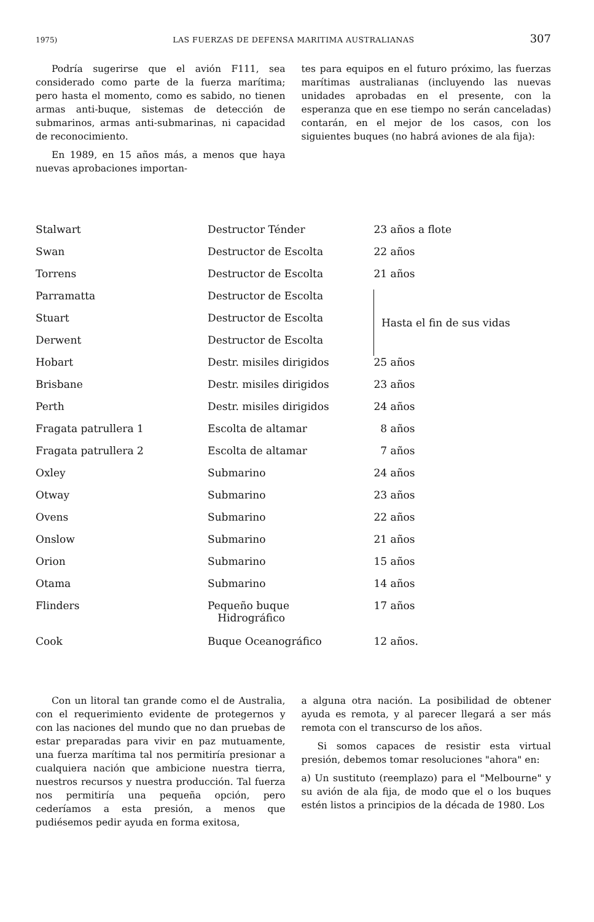1975) LAS FUERZAS DE DEFENSA MARITIMA AUSTRALIANAS 307
Podría sugerirse que el avión F111, sea considerado como parte de la fuerza marítima; pero hasta el momento, como es sabido, no tienen armas anti-buque, sistemas de detección de submarinos, armas anti-submarinas, ni capacidad de reconocimiento.
En 1989, en 15 años más, a menos que haya nuevas aprobaciones importan-
tes para equipos en el futuro próximo, las fuerzas marítimas australianas (incluyendo las nuevas unidades aprobadas en el presente, con la esperanza que en ese tiempo no serán canceladas) contarán, en el mejor de los casos, con los siguientes buques (no habrá aviones de ala fija):
| Stalwart | Destructor Ténder | 23 años a flote |
| Swan | Destructor de Escolta | 22 años |
| Torrens | Destructor de Escolta | 21 años |
| Parramatta | Destructor de Escolta | Hasta el fin de sus vidas |
| Stuart | Destructor de Escolta | |
| Derwent | Destructor de Escolta | |
| Hobart | Destr. misiles dirigidos | 25 años |
| Brisbane | Destr. misiles dirigidos | 23 años |
| Perth | Destr. misiles dirigidos | 24 años |
| Fragata patrullera 1 | Escolta de altamar | 8 años |
| Fragata patrullera 2 | Escolta de altamar | 7 años |
| Oxley | Submarino | 24 años |
| Otway | Submarino | 23 años |
| Ovens | Submarino | 22 años |
| Onslow | Submarino | 21 años |
| Orion | Submarino | 15 años |
| Otama | Submarino | 14 años |
| Flinders | Pequeño buque Hidrográfico | 17 años |
| Cook | Buque Oceanográfico | 12 años. |
Con un litoral tan grande como el de Australia, con el requerimiento evidente de protegernos y con las naciones del mundo que no dan pruebas de estar preparadas para vivir en paz mutuamente, una fuerza marítima tal nos permitiría presionar a cualquiera nación que ambicione nuestra tierra, nuestros recursos y nuestra producción. Tal fuerza nos permitiría una pequeña opción, pero cederíamos a esta presión, a menos que pudiésemos pedir ayuda en forma exitosa,
a alguna otra nación. La posibilidad de obtener ayuda es remota, y al parecer llegará a ser más remota con el transcurso de los años.
Si somos capaces de resistir esta virtual presión, debemos tomar resoluciones "ahora" en:
a) Un sustituto (reemplazo) para el "Melbourne" y su avión de ala fija, de modo que el o los buques estén listos a principios de la década de 1980. Los